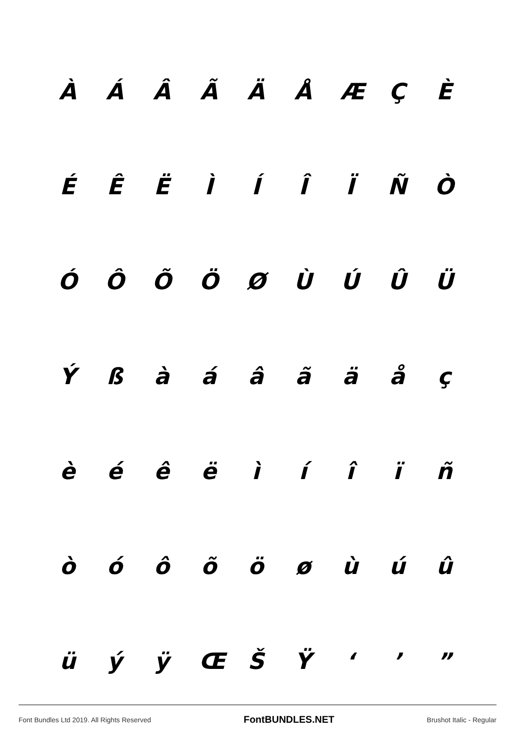ÀÁÂÃÄÅÆÇÈ
ÉÊËÌÍÎÏÑÒ
ÓÔÕÖØÙÚÛÜ
Ýßàáâãäåç
èéêëìíîïñ
òóôõöøùúû
üýÿŒŠŸ ‘’”
Font Bundles Ltd 2019. All Rights Reserved FontBUNDLES.NET Brushot Italic - Regular